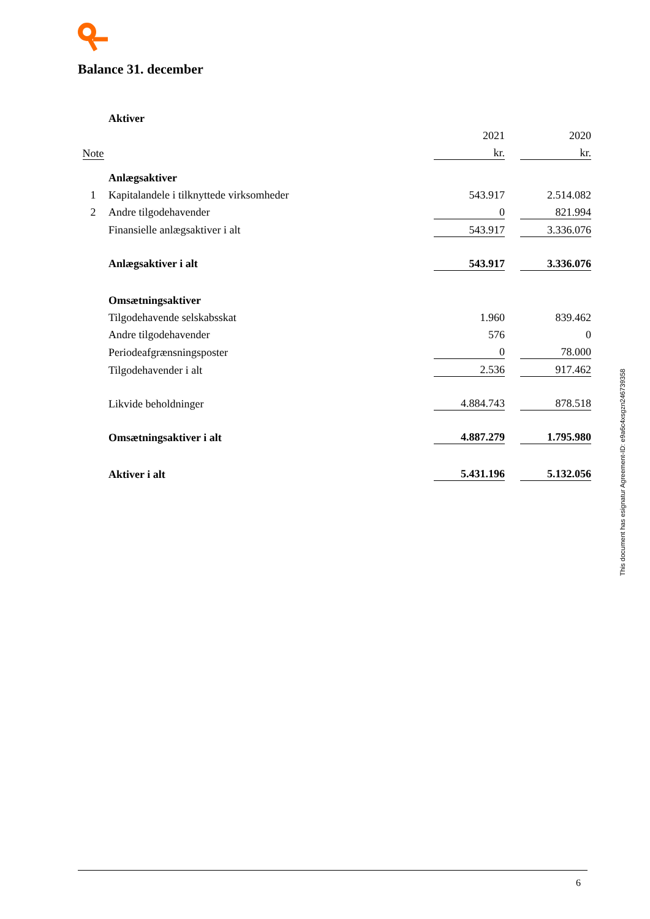Balance 31. december
| | Aktiver | | | |
| | | 2021 | | 2020 |
| Note | | kr. | | kr. |
| | Anlægsaktiver | | | |
| 1 | Kapitalandele i tilknyttede virksomheder | 543.917 | | 2.514.082 |
| 2 | Andre tilgodehavender | 0 | | 821.994 |
| | Finansielle anlægsaktiver i alt | 543.917 | | 3.336.076 |
| | Anlægsaktiver i alt | 543.917 | | 3.336.076 |
| | Omsætningsaktiver | | | |
| | Tilgodehavende selskabsskat | 1.960 | | 839.462 |
| | Andre tilgodehavender | 576 | | 0 |
| | Periodeafgrænsningsposter | 0 | | 78.000 |
| | Tilgodehavender i alt | 2.536 | | 917.462 |
| | Likvide beholdninger | 4.884.743 | | 878.518 |
| | Omsætningsaktiver i alt | 4.887.279 | | 1.795.980 |
| | Aktiver i alt | 5.431.196 | | 5.132.056 |
This document has esignatur Agreement-ID: e9a6c4xsgzn246739358
6